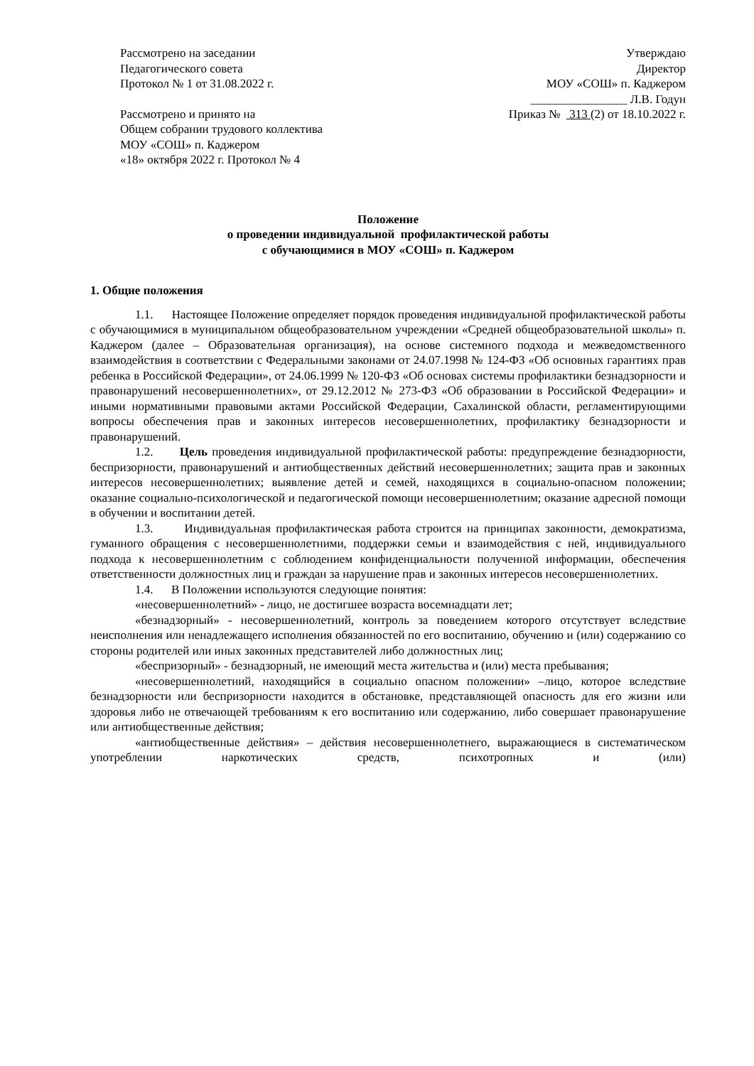Рассмотрено на заседании
Педагогического совета
Протокол № 1 от 31.08.2022 г.
Рассмотрено и принято на
Общем собрании трудового коллектива
МОУ «СОШ» п. Каджером
«18» октября 2022 г. Протокол № 4
Утверждаю
Директор
МОУ «СОШ» п. Каджером
________________ Л.В. Годун
Приказ № 313 (2) от 18.10.2022 г.
Положение
о проведении индивидуальной профилактической работы
с обучающимися в МОУ «СОШ» п. Каджером
1. Общие положения
1.1. Настоящее Положение определяет порядок проведения индивидуальной профилактической работы с обучающимися в муниципальном общеобразовательном учреждении «Средней общеобразовательной школы» п. Каджером (далее – Образовательная организация), на основе системного подхода и межведомственного взаимодействия в соответствии с Федеральными законами от 24.07.1998 № 124-ФЗ «Об основных гарантиях прав ребенка в Российской Федерации», от 24.06.1999 № 120-ФЗ «Об основах системы профилактики безнадзорности и правонарушений несовершеннолетних», от 29.12.2012 № 273-ФЗ «Об образовании в Российской Федерации» и иными нормативными правовыми актами Российской Федерации, Сахалинской области, регламентирующими вопросы обеспечения прав и законных интересов несовершеннолетних, профилактику безнадзорности и правонарушений.
1.2. Цель проведения индивидуальной профилактической работы: предупреждение безнадзорности, беспризорности, правонарушений и антиобщественных действий несовершеннолетних; защита прав и законных интересов несовершеннолетних; выявление детей и семей, находящихся в социально-опасном положении; оказание социально-психологической и педагогической помощи несовершеннолетним; оказание адресной помощи в обучении и воспитании детей.
1.3. Индивидуальная профилактическая работа строится на принципах законности, демократизма, гуманного обращения с несовершеннолетними, поддержки семьи и взаимодействия с ней, индивидуального подхода к несовершеннолетним с соблюдением конфиденциальности полученной информации, обеспечения ответственности должностных лиц и граждан за нарушение прав и законных интересов несовершеннолетних.
1.4. В Положении используются следующие понятия:
«несовершеннолетний» - лицо, не достигшее возраста восемнадцати лет;
«безнадзорный» - несовершеннолетний, контроль за поведением которого отсутствует вследствие неисполнения или ненадлежащего исполнения обязанностей по его воспитанию, обучению и (или) содержанию со стороны родителей или иных законных представителей либо должностных лиц;
«беспризорный» - безнадзорный, не имеющий места жительства и (или) места пребывания;
«несовершеннолетний, находящийся в социально опасном положении» –лицо, которое вследствие безнадзорности или беспризорности находится в обстановке, представляющей опасность для его жизни или здоровья либо не отвечающей требованиям к его воспитанию или содержанию, либо совершает правонарушение или антиобщественные действия;
«антиобщественные действия» – действия несовершеннолетнего, выражающиеся в систематическом употреблении наркотических средств, психотропных и (или)